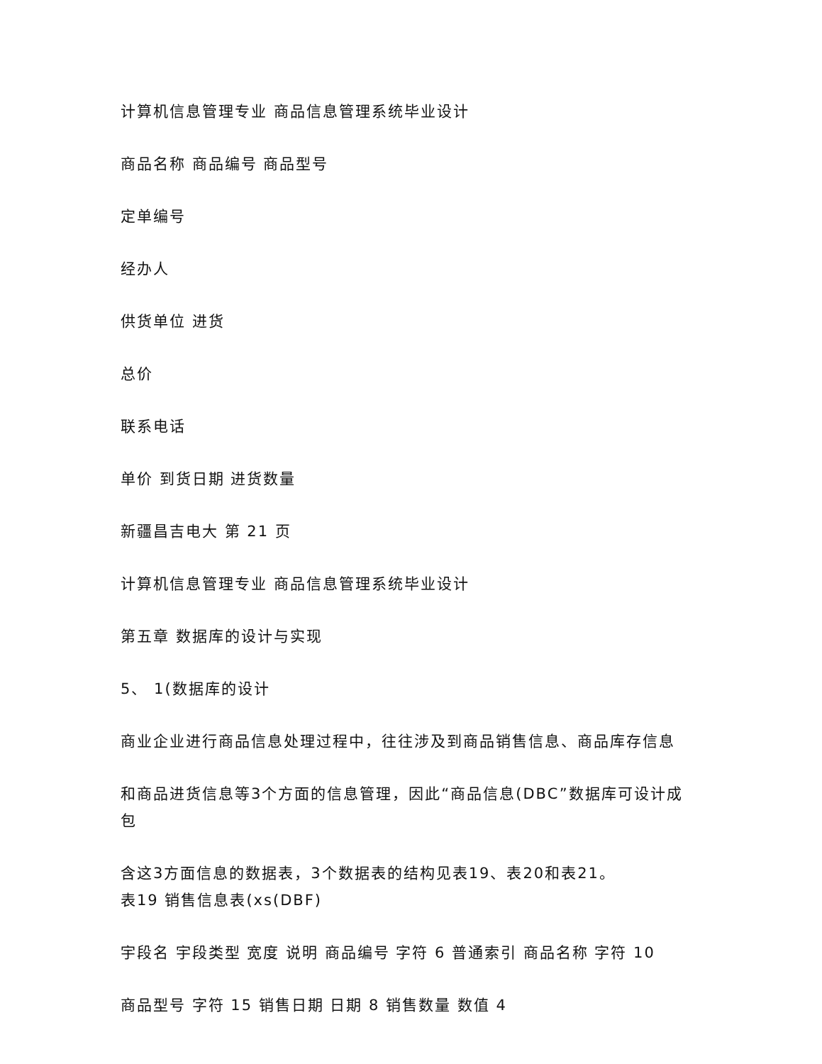计算机信息管理专业 商品信息管理系统毕业设计
商品名称 商品编号 商品型号
定单编号
经办人
供货单位 进货
总价
联系电话
单价 到货日期 进货数量
新疆昌吉电大 第 21 页
计算机信息管理专业 商品信息管理系统毕业设计
第五章 数据库的设计与实现
5、 1(数据库的设计
商业企业进行商品信息处理过程中，往往涉及到商品销售信息、商品库存信息
和商品进货信息等3个方面的信息管理，因此“商品信息(DBC”数据库可设计成包
含这3方面信息的数据表，3个数据表的结构见表19、表20和表21。
表19 销售信息表(xs(DBF)
宇段名 宇段类型 宽度 说明 商品编号 字符 6 普通索引 商品名称 字符 10
商品型号 字符 15 销售日期 日期 8 销售数量 数值 4